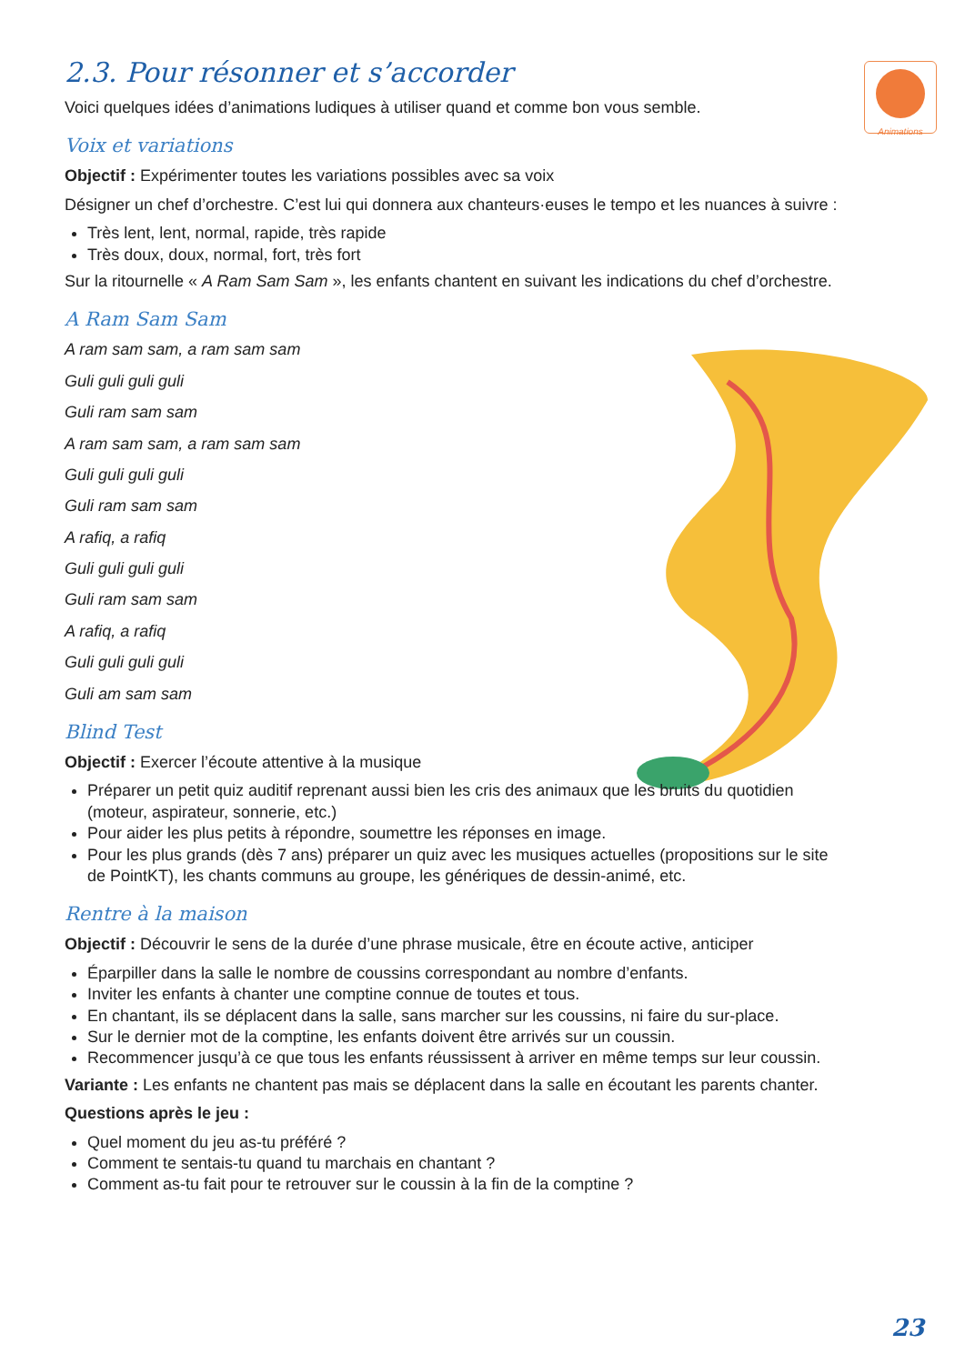Animations
♫
2.3. Pour résonner et s’accorder
Voici quelques idées d’animations ludiques à utiliser quand et comme bon vous semble.
Voix et variations
Objectif : Expérimenter toutes les variations possibles avec sa voix
Désigner un chef d’orchestre. C’est lui qui donnera aux chanteurs·euses le tempo et les nuances à suivre :
Très lent, lent, normal, rapide, très rapide
Très doux, doux, normal, fort, très fort
Sur la ritournelle « A Ram Sam Sam », les enfants chantent en suivant les indications du chef d’orchestre.
A Ram Sam Sam
A ram sam sam, a ram sam sam
Guli guli guli guli
Guli ram sam sam
A ram sam sam, a ram sam sam
Guli guli guli guli
Guli ram sam sam
A rafiq, a rafiq
Guli guli guli guli
Guli ram sam sam
A rafiq, a rafiq
Guli guli guli guli
Guli am sam sam
Blind Test
Objectif : Exercer l’écoute attentive à la musique
Préparer un petit quiz auditif reprenant aussi bien les cris des animaux que les bruits du quotidien (moteur, aspirateur, sonnerie, etc.)
Pour aider les plus petits à répondre, soumettre les réponses en image.
Pour les plus grands (dès 7 ans) préparer un quiz avec les musiques actuelles (propositions sur le site de PointKT), les chants communs au groupe, les génériques de dessin-animé, etc.
Rentre à la maison
Objectif : Découvrir le sens de la durée d’une phrase musicale, être en écoute active, anticiper
Éparpiller dans la salle le nombre de coussins correspondant au nombre d’enfants.
Inviter les enfants à chanter une comptine connue de toutes et tous.
En chantant, ils se déplacent dans la salle, sans marcher sur les coussins, ni faire du sur-place.
Sur le dernier mot de la comptine, les enfants doivent être arrivés sur un coussin.
Recommencer jusqu’à ce que tous les enfants réussissent à arriver en même temps sur leur coussin.
Variante : Les enfants ne chantent pas mais se déplacent dans la salle en écoutant les parents chanter.
Questions après le jeu :
Quel moment du jeu as-tu préféré ?
Comment te sentais-tu quand tu marchais en chantant ?
Comment as-tu fait pour te retrouver sur le coussin à la fin de la comptine ?
23